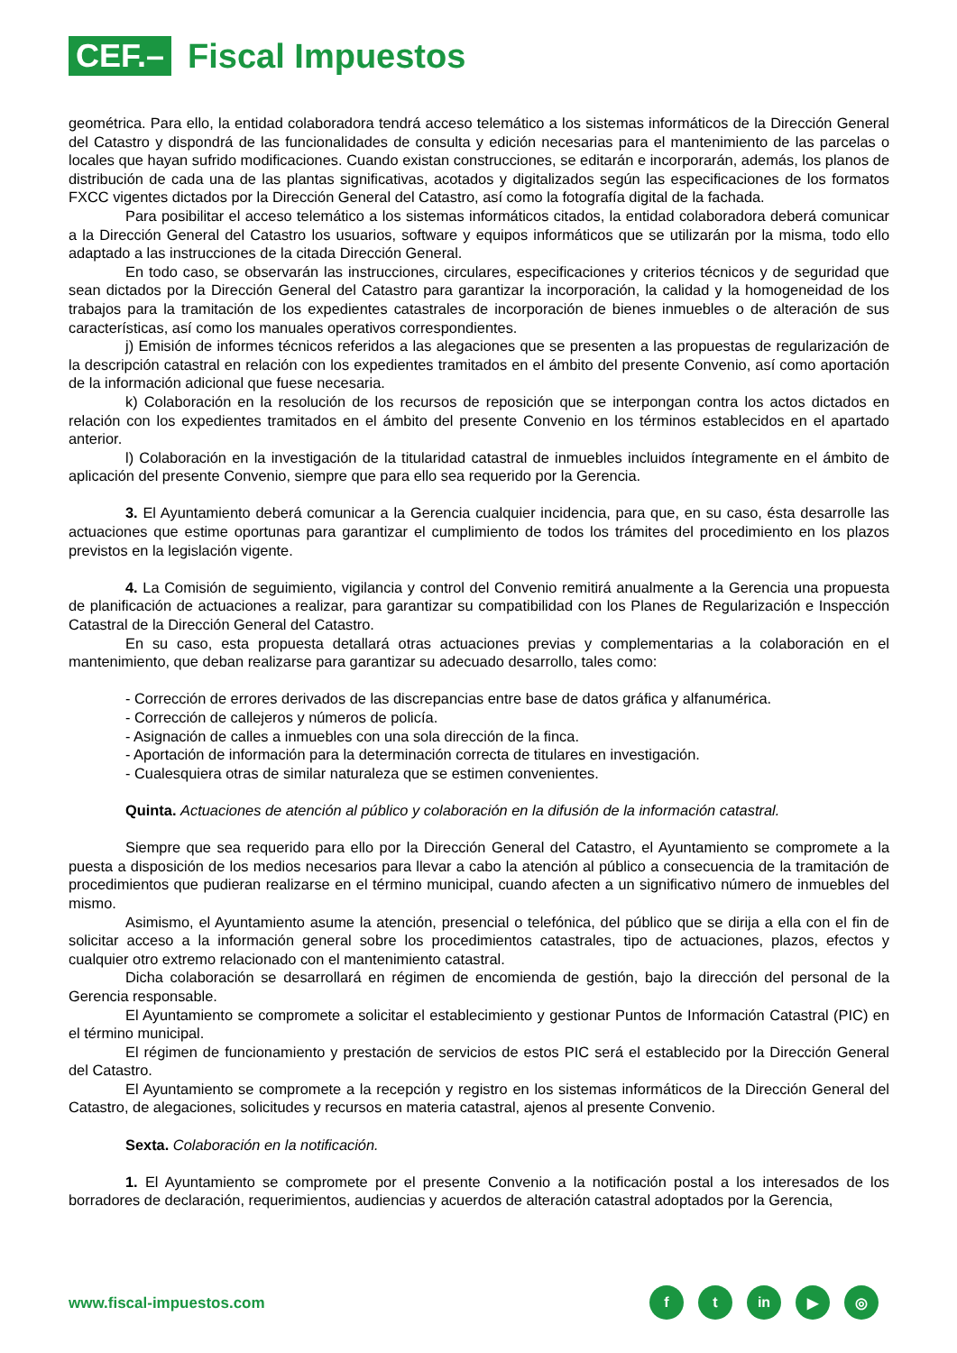CEF.– Fiscal Impuestos
geométrica. Para ello, la entidad colaboradora tendrá acceso telemático a los sistemas informáticos de la Dirección General del Catastro y dispondrá de las funcionalidades de consulta y edición necesarias para el mantenimiento de las parcelas o locales que hayan sufrido modificaciones. Cuando existan construcciones, se editarán e incorporarán, además, los planos de distribución de cada una de las plantas significativas, acotados y digitalizados según las especificaciones de los formatos FXCC vigentes dictados por la Dirección General del Catastro, así como la fotografía digital de la fachada.
Para posibilitar el acceso telemático a los sistemas informáticos citados, la entidad colaboradora deberá comunicar a la Dirección General del Catastro los usuarios, software y equipos informáticos que se utilizarán por la misma, todo ello adaptado a las instrucciones de la citada Dirección General.
En todo caso, se observarán las instrucciones, circulares, especificaciones y criterios técnicos y de seguridad que sean dictados por la Dirección General del Catastro para garantizar la incorporación, la calidad y la homogeneidad de los trabajos para la tramitación de los expedientes catastrales de incorporación de bienes inmuebles o de alteración de sus características, así como los manuales operativos correspondientes.
j) Emisión de informes técnicos referidos a las alegaciones que se presenten a las propuestas de regularización de la descripción catastral en relación con los expedientes tramitados en el ámbito del presente Convenio, así como aportación de la información adicional que fuese necesaria.
k) Colaboración en la resolución de los recursos de reposición que se interpongan contra los actos dictados en relación con los expedientes tramitados en el ámbito del presente Convenio en los términos establecidos en el apartado anterior.
l) Colaboración en la investigación de la titularidad catastral de inmuebles incluidos íntegramente en el ámbito de aplicación del presente Convenio, siempre que para ello sea requerido por la Gerencia.
3. El Ayuntamiento deberá comunicar a la Gerencia cualquier incidencia, para que, en su caso, ésta desarrolle las actuaciones que estime oportunas para garantizar el cumplimiento de todos los trámites del procedimiento en los plazos previstos en la legislación vigente.
4. La Comisión de seguimiento, vigilancia y control del Convenio remitirá anualmente a la Gerencia una propuesta de planificación de actuaciones a realizar, para garantizar su compatibilidad con los Planes de Regularización e Inspección Catastral de la Dirección General del Catastro.
En su caso, esta propuesta detallará otras actuaciones previas y complementarias a la colaboración en el mantenimiento, que deban realizarse para garantizar su adecuado desarrollo, tales como:
- Corrección de errores derivados de las discrepancias entre base de datos gráfica y alfanumérica.
- Corrección de callejeros y números de policía.
- Asignación de calles a inmuebles con una sola dirección de la finca.
- Aportación de información para la determinación correcta de titulares en investigación.
- Cualesquiera otras de similar naturaleza que se estimen convenientes.
Quinta. Actuaciones de atención al público y colaboración en la difusión de la información catastral.
Siempre que sea requerido para ello por la Dirección General del Catastro, el Ayuntamiento se compromete a la puesta a disposición de los medios necesarios para llevar a cabo la atención al público a consecuencia de la tramitación de procedimientos que pudieran realizarse en el término municipal, cuando afecten a un significativo número de inmuebles del mismo.
Asimismo, el Ayuntamiento asume la atención, presencial o telefónica, del público que se dirija a ella con el fin de solicitar acceso a la información general sobre los procedimientos catastrales, tipo de actuaciones, plazos, efectos y cualquier otro extremo relacionado con el mantenimiento catastral.
Dicha colaboración se desarrollará en régimen de encomienda de gestión, bajo la dirección del personal de la Gerencia responsable.
El Ayuntamiento se compromete a solicitar el establecimiento y gestionar Puntos de Información Catastral (PIC) en el término municipal.
El régimen de funcionamiento y prestación de servicios de estos PIC será el establecido por la Dirección General del Catastro.
El Ayuntamiento se compromete a la recepción y registro en los sistemas informáticos de la Dirección General del Catastro, de alegaciones, solicitudes y recursos en materia catastral, ajenos al presente Convenio.
Sexta. Colaboración en la notificación.
1. El Ayuntamiento se compromete por el presente Convenio a la notificación postal a los interesados de los borradores de declaración, requerimientos, audiencias y acuerdos de alteración catastral adoptados por la Gerencia,
www.fiscal-impuestos.com
ft in ▶ ◎